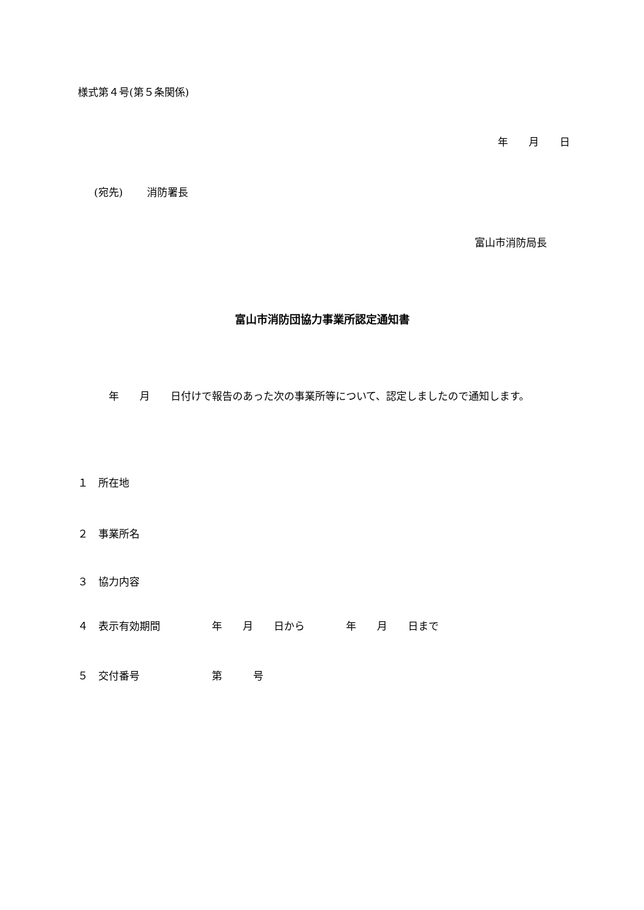様式第４号(第５条関係)
年　　月　　日
(宛先)　　 消防署長
富山市消防局長
富山市消防団協力事業所認定通知書
　　　年　　月　　日付けで報告のあった次の事業所等について、認定しましたので通知します。
１　所在地
２　事業所名
３　協力内容
４　表示有効期間　　　　　年　　月　　日から　　　　年　　月　　日まで
５　交付番号　　　　　　　第　　　号